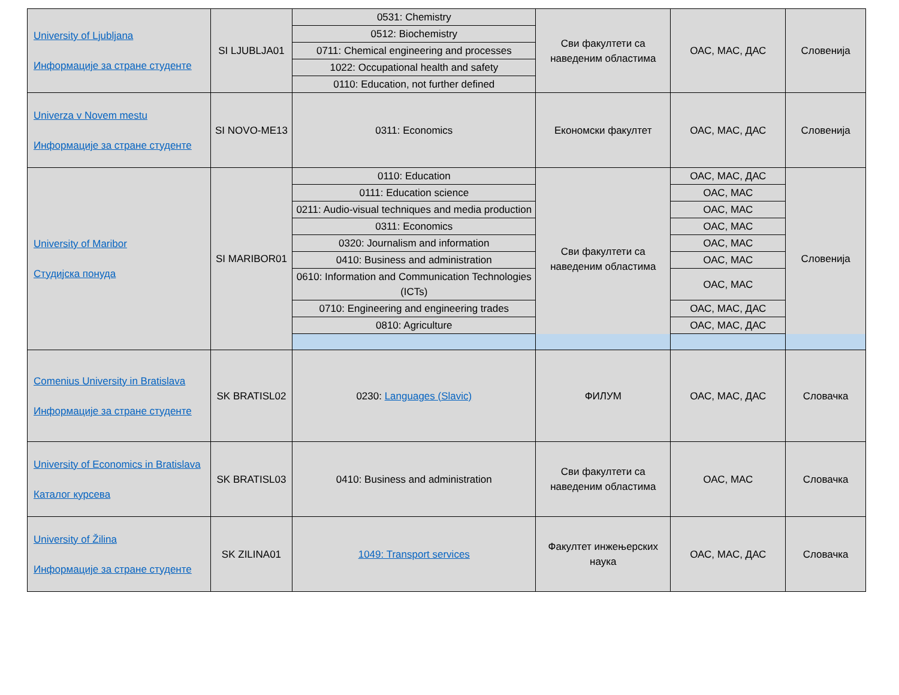| University of Ljubljana Информације за стране студенте | SI LJUBLJA01 | 0531: Chemistry | Сви факултети са наведеним областима | ОАС, МАС, ДАС | Словенија |
| | | 0512: Biochemistry | | | |
| | | 0711: Chemical engineering and processes | | | |
| | | 1022: Occupational health and safety | | | |
| | | 0110: Education, not further defined | | | |
| Univerza v Novem mestu Информације за стране студенте | SI NOVO-ME13 | 0311: Economics | Економски факултет | ОАС, МАС, ДАС | Словенија |
| University of Maribor Студијска понуда | SI MARIBOR01 | 0110: Education | Сви факултети са наведеним областима | ОАС, МАС, ДАС | Словенија |
| | | 0111: Education science | | ОАС, МАС | |
| | | 0211: Audio-visual techniques and media production | | ОАС, МАС | |
| | | 0311: Economics | | ОАС, МАС | |
| | | 0320: Journalism and information | | ОАС, МАС | |
| | | 0410: Business and administration | | ОАС, МАС | |
| | | 0610: Information and Communication Technologies (ICTs) | | ОАС, МАС | |
| | | 0710: Engineering and engineering trades | | ОАС, МАС, ДАС | |
| | | 0810: Agriculture | | ОАС, МАС, ДАС | |
| Comenius University in Bratislava Информације за стране студенте | SK BRATISL02 | 0230: Languages (Slavic) | ФИЛУМ | ОАС, МАС, ДАС | Словачка |
| University of Economics in Bratislava Каталог курсева | SK BRATISL03 | 0410: Business and administration | Сви факултети са наведеним областима | ОАС, МАС | Словачка |
| University of Žilina Информације за стране студенте | SK ZILINA01 | 1049: Transport services | Факултет инжењерских наука | ОАС, МАС, ДАС | Словачка |